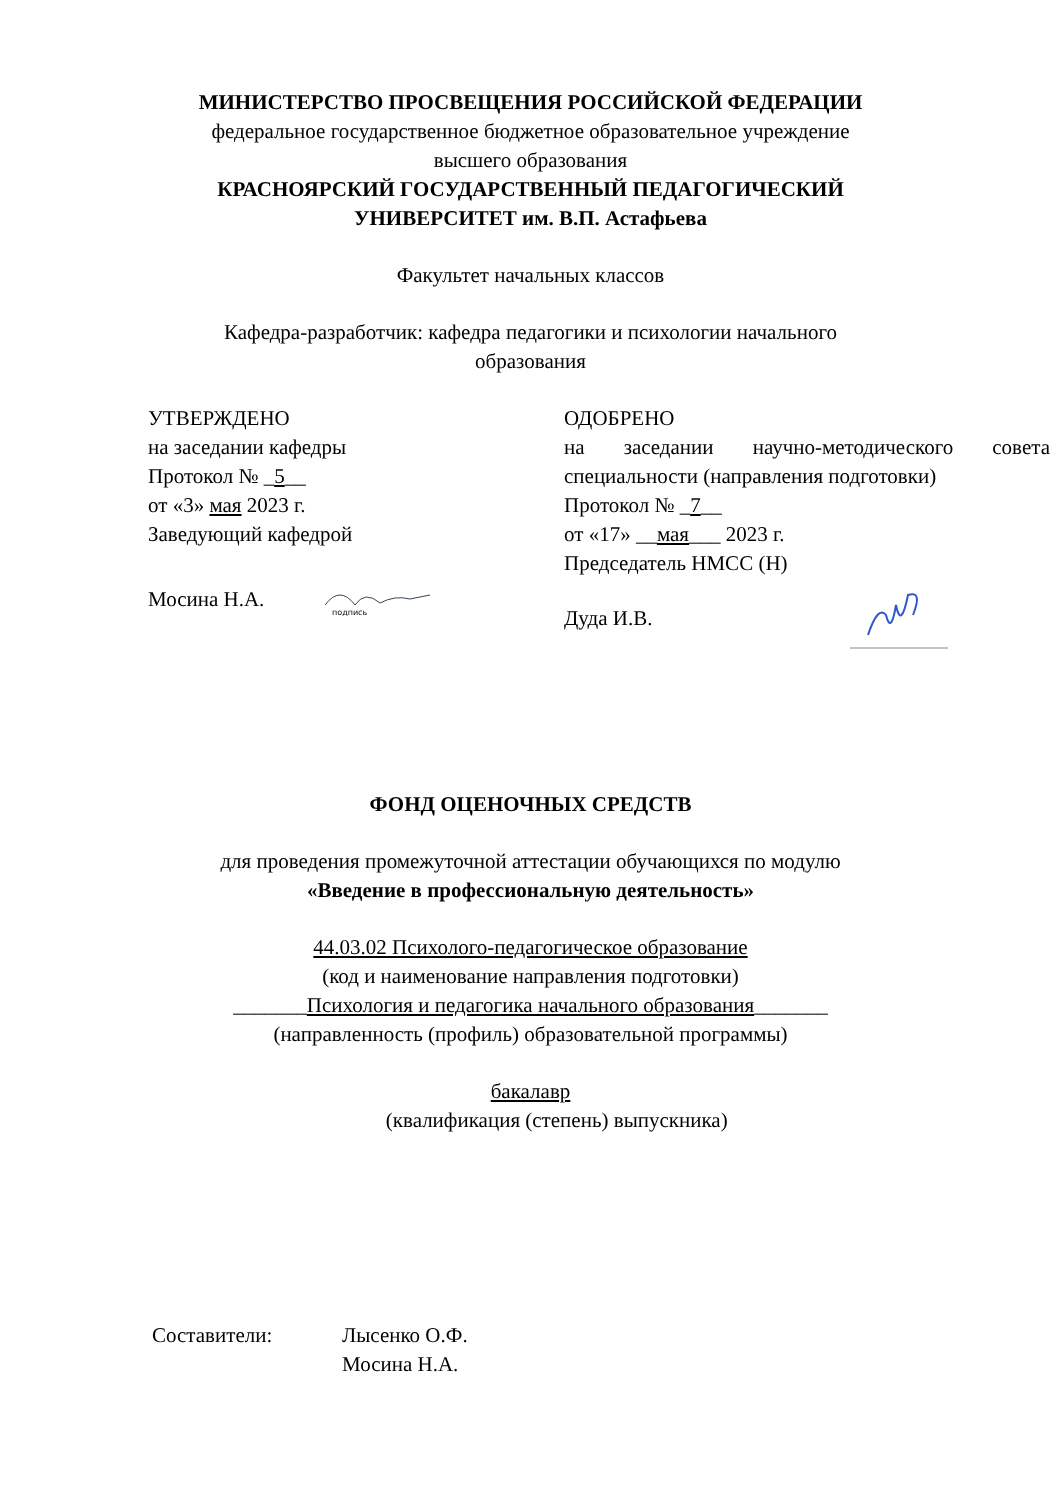МИНИСТЕРСТВО ПРОСВЕЩЕНИЯ РОССИЙСКОЙ ФЕДЕРАЦИИ
федеральное государственное бюджетное образовательное учреждение
высшего образования
КРАСНОЯРСКИЙ ГОСУДАРСТВЕННЫЙ ПЕДАГОГИЧЕСКИЙ
УНИВЕРСИТЕТ им. В.П. Астафьева
Факультет начальных классов
Кафедра-разработчик: кафедра педагогики и психологии начального
образования
УТВЕРЖДЕНО
на заседании кафедры
Протокол № _5__
от «3» мая 2023 г.
Заведующий кафедрой
Мосина Н.А.
подпись
ОДОБРЕНО
на заседании научно-методического совета специальности (направления подготовки)
Протокол № _7__
от «17» __мая___ 2023 г.
Председатель НМСС (Н)
Дуда И.В.
ФОНД ОЦЕНОЧНЫХ СРЕДСТВ
для проведения промежуточной аттестации обучающихся по модулю
«Введение в профессиональную деятельность»
44.03.02 Психолого-педагогическое образование
(код и наименование направления подготовки)
_______Психология и педагогика начального образования_______
(направленность (профиль) образовательной программы)
бакалавр
(квалификация (степень) выпускника)
Составители: Лысенко О.Ф.
Мосина Н.А.